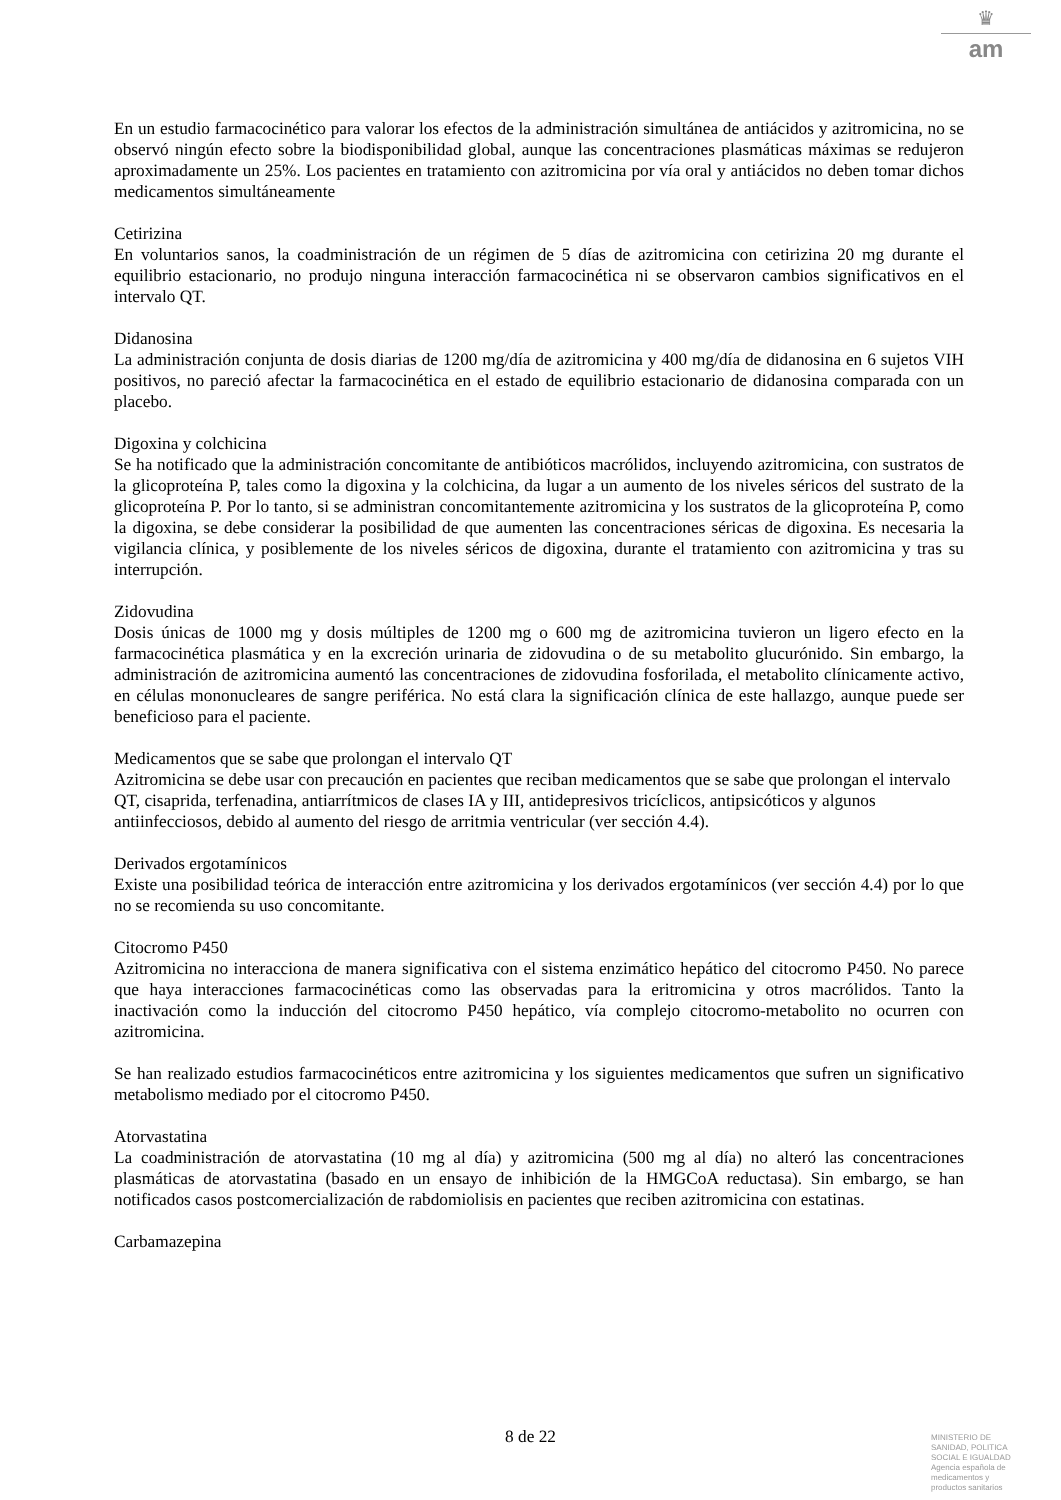♛
am
En un estudio farmacocinético para valorar los efectos de la administración simultánea de antiácidos y azitromicina, no se observó ningún efecto sobre la biodisponibilidad global, aunque las concentraciones plasmáticas máximas se redujeron aproximadamente un 25%. Los pacientes en tratamiento con azitromicina por vía oral y antiácidos no deben tomar dichos medicamentos simultáneamente
Cetirizina
En voluntarios sanos, la coadministración de un régimen de 5 días de azitromicina con cetirizina 20 mg durante el equilibrio estacionario, no produjo ninguna interacción farmacocinética ni se observaron cambios significativos en el intervalo QT.
Didanosina
La administración conjunta de dosis diarias de 1200 mg/día de azitromicina y 400 mg/día de didanosina en 6 sujetos VIH positivos, no pareció afectar la farmacocinética en el estado de equilibrio estacionario de didanosina comparada con un placebo.
Digoxina y colchicina
Se ha notificado que la administración concomitante de antibióticos macrólidos, incluyendo azitromicina, con sustratos de la glicoproteína P, tales como la digoxina y la colchicina, da lugar a un aumento de los niveles séricos del sustrato de la glicoproteína P. Por lo tanto, si se administran concomitantemente azitromicina y los sustratos de la glicoproteína P, como la digoxina, se debe considerar la posibilidad de que aumenten las concentraciones séricas de digoxina. Es necesaria la vigilancia clínica, y posiblemente de los niveles séricos de digoxina, durante el tratamiento con azitromicina y tras su interrupción.
Zidovudina
Dosis únicas de 1000 mg y dosis múltiples de 1200 mg o 600 mg de azitromicina tuvieron un ligero efecto en la farmacocinética plasmática y en la excreción urinaria de zidovudina o de su metabolito glucurónido. Sin embargo, la administración de azitromicina aumentó las concentraciones de zidovudina fosforilada, el metabolito clínicamente activo, en células mononucleares de sangre periférica. No está clara la significación clínica de este hallazgo, aunque puede ser beneficioso para el paciente.
Medicamentos que se sabe que prolongan el intervalo QT
Azitromicina se debe usar con precaución en pacientes que reciban medicamentos que se sabe que prolongan el intervalo QT, cisaprida, terfenadina, antiarrítmicos de clases IA y III, antidepresivos tricíclicos, antipsicóticos y algunos antiinfecciosos, debido al aumento del riesgo de arritmia ventricular (ver sección 4.4).
Derivados ergotamínicos
Existe una posibilidad teórica de interacción entre azitromicina y los derivados ergotamínicos (ver sección 4.4) por lo que no se recomienda su uso concomitante.
Citocromo P450
Azitromicina no interacciona de manera significativa con el sistema enzimático hepático del citocromo P450. No parece que haya interacciones farmacocinéticas como las observadas para la eritromicina y otros macrólidos. Tanto la inactivación como la inducción del citocromo P450 hepático, vía complejo citocromo-metabolito no ocurren con azitromicina.
Se han realizado estudios farmacocinéticos entre azitromicina y los siguientes medicamentos que sufren un significativo metabolismo mediado por el citocromo P450.
Atorvastatina
La coadministración de atorvastatina (10 mg al día) y azitromicina (500 mg al día) no alteró las concentraciones plasmáticas de atorvastatina (basado en un ensayo de inhibición de la HMGCoA reductasa). Sin embargo, se han notificados casos postcomercialización de rabdomiolisis en pacientes que reciben azitromicina con estatinas.
Carbamazepina
8 de 22
MINISTERIO DE
SANIDAD, POLITICA
SOCIAL E IGUALDAD
Agencia española de
medicamentos y
productos sanitarios